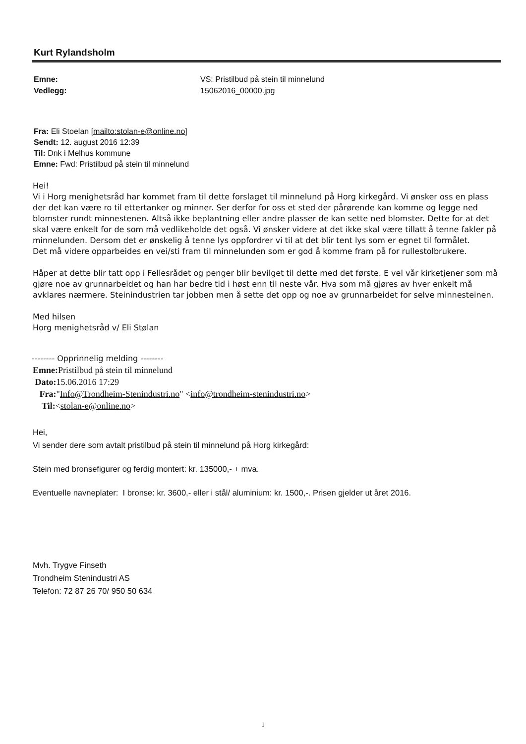Kurt Rylandsholm
Emne: VS: Pristilbud på stein til minnelund Vedlegg: 15062016_00000.jpg
Fra: Eli Stoelan [mailto:stolan-e@online.no]
Sendt: 12. august 2016 12:39
Til: Dnk i Melhus kommune
Emne: Fwd: Pristilbud på stein til minnelund
Hei!
Vi i Horg menighetsråd har kommet fram til dette forslaget til minnelund på Horg kirkegård. Vi ønsker oss en plass der det kan være ro til ettertanker og minner. Ser derfor for oss et sted der pårørende kan komme og legge ned blomster rundt minnestenen. Altså ikke beplantning eller andre plasser de kan sette ned blomster. Dette for at det skal være enkelt for de som må vedlikeholde det også. Vi ønsker videre at det ikke skal være tillatt å tenne fakler på minnelunden. Dersom det er ønskelig å tenne lys oppfordrer vi til at det blir tent lys som er egnet til formålet.
Det må videre opparbeides en vei/sti fram til minnelunden som er god å komme fram på for rullestolbrukere.
Håper at dette blir tatt opp i Fellesrådet og penger blir bevilget til dette med det første. E vel vår kirketjener som må gjøre noe av grunnarbeidet og han har bedre tid i høst enn til neste vår. Hva som må gjøres av hver enkelt må avklares nærmere. Steinindustrien tar jobben men å sette det opp og noe av grunnarbeidet for selve minnesteinen.
Med hilsen
Horg menighetsråd v/ Eli Stølan
-------- Opprinnelig melding --------
Emne: Pristilbud på stein til minnelund
Dato: 15.06.2016 17:29
Fra:"Info@Trondheim-Stenindustri.no" <info@trondheim-stenindustri.no>
Til:<stolan-e@online.no>
Hei,
Vi sender dere som avtalt pristilbud på stein til minnelund på Horg kirkegård:
Stein med bronsefigurer og ferdig montert: kr. 135000,- + mva.
Eventuelle navneplater: I bronse: kr. 3600,- eller i stål/ aluminium: kr. 1500,-. Prisen gjelder ut året 2016.
Mvh. Trygve Finseth
Trondheim Stenindustri AS
Telefon: 72 87 26 70/ 950 50 634
1